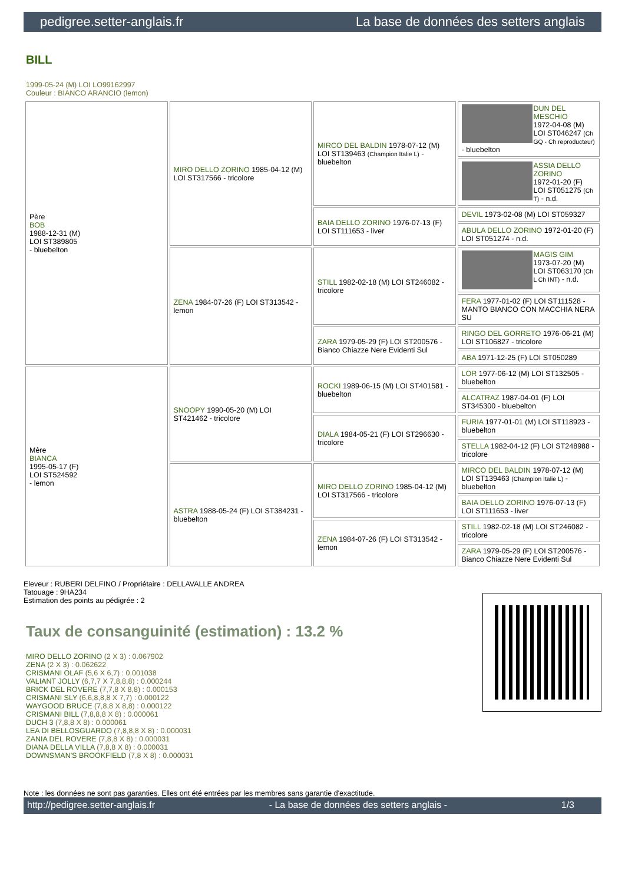pedigree.setter-anglais.fr La base de données des setters anglais
BILL
1999-05-24 (M) LOI LO99162997
Couleur : BIANCO ARANCIO (lemon)
| Père BOB 1988-12-31 (M) LOI ST389805 - bluebelton | MIRO DELLO ZORINO 1985-04-12 (M) LOI ST317566 - tricolore | MIRCO DEL BALDIN 1978-07-12 (M) LOI ST139463 (Champion Italie L) - bluebelton | DUN DEL MESCHIO 1972-04-08 (M) LOI ST046247 (Ch GQ - Ch reproducteur) - bluebelton |
| | | | ASSIA DELLO ZORINO 1972-01-20 (F) LOI ST051275 (Ch T) - n.d. |
| | | BAIA DELLO ZORINO 1976-07-13 (F) LOI ST111653 - liver | DEVIL 1973-02-08 (M) LOI ST059327 |
| | | | ABULA DELLO ZORINO 1972-01-20 (F) LOI ST051274 - n.d. |
| | ZENA 1984-07-26 (F) LOI ST313542 - lemon | STILL 1982-02-18 (M) LOI ST246082 - tricolore | MAGIS GIM 1973-07-20 (M) LOI ST063170 (Ch L Ch INT) - n.d. |
| | | | FERA 1977-01-02 (F) LOI ST111528 - MANTO BIANCO CON MACCHIA NERA SU |
| | | ZARA 1979-05-29 (F) LOI ST200576 - Bianco Chiazze Nere Evidenti Sul | RINGO DEL GORRETO 1976-06-21 (M) LOI ST106827 - tricolore |
| | | | ABA 1971-12-25 (F) LOI ST050289 |
| Mère BIANCA 1995-05-17 (F) LOI ST524592 - lemon | SNOOPY 1990-05-20 (M) LOI ST421462 - tricolore | ROCKI 1989-06-15 (M) LOI ST401581 - bluebelton | LOR 1977-06-12 (M) LOI ST132505 - bluebelton |
| | | | ALCATRAZ 1987-04-01 (F) LOI ST345300 - bluebelton |
| | | DIALA 1984-05-21 (F) LOI ST296630 - tricolore | FURIA 1977-01-01 (M) LOI ST118923 - bluebelton |
| | | | STELLA 1982-04-12 (F) LOI ST248988 - tricolore |
| | ASTRA 1988-05-24 (F) LOI ST384231 - bluebelton | MIRO DELLO ZORINO 1985-04-12 (M) LOI ST317566 - tricolore | MIRCO DEL BALDIN 1978-07-12 (M) LOI ST139463 (Champion Italie L) - bluebelton |
| | | | BAIA DELLO ZORINO 1976-07-13 (F) LOI ST111653 - liver |
| | | ZENA 1984-07-26 (F) LOI ST313542 - lemon | STILL 1982-02-18 (M) LOI ST246082 - tricolore |
| | | | ZARA 1979-05-29 (F) LOI ST200576 - Bianco Chiazze Nere Evidenti Sul |
Eleveur : RUBERI DELFINO / Propriétaire : DELLAVALLE ANDREA
Tatouage : 9HA234
Estimation des points au pédigrée : 2
Taux de consanguinité (estimation) : 13.2 %
MIRO DELLO ZORINO (2 X 3) : 0.067902
ZENA (2 X 3) : 0.062622
CRISMANI OLAF (5,6 X 6,7) : 0.001038
VALIANT JOLLY (6,7,7 X 7,8,8,8) : 0.000244
BRICK DEL ROVERE (7,7,8 X 8,8) : 0.000153
CRISMANI SLY (6,6,8,8,8 X 7,7) : 0.000122
WAYGOOD BRUCE (7,8,8 X 8,8) : 0.000122
CRISMANI BILL (7,8,8,8 X 8) : 0.000061
DUCH 3 (7,8,8 X 8) : 0.000061
LEA DI BELLOSGUARDO (7,8,8,8 X 8) : 0.000031
ZANIA DEL ROVERE (7,8,8 X 8) : 0.000031
DIANA DELLA VILLA (7,8,8 X 8) : 0.000031
DOWNSMAN'S BROOKFIELD (7,8 X 8) : 0.000031
Note : les données ne sont pas garanties. Elles ont été entrées par les membres sans garantie d'exactitude.
http://pedigree.setter-anglais.fr - La base de données des setters anglais - 1/3